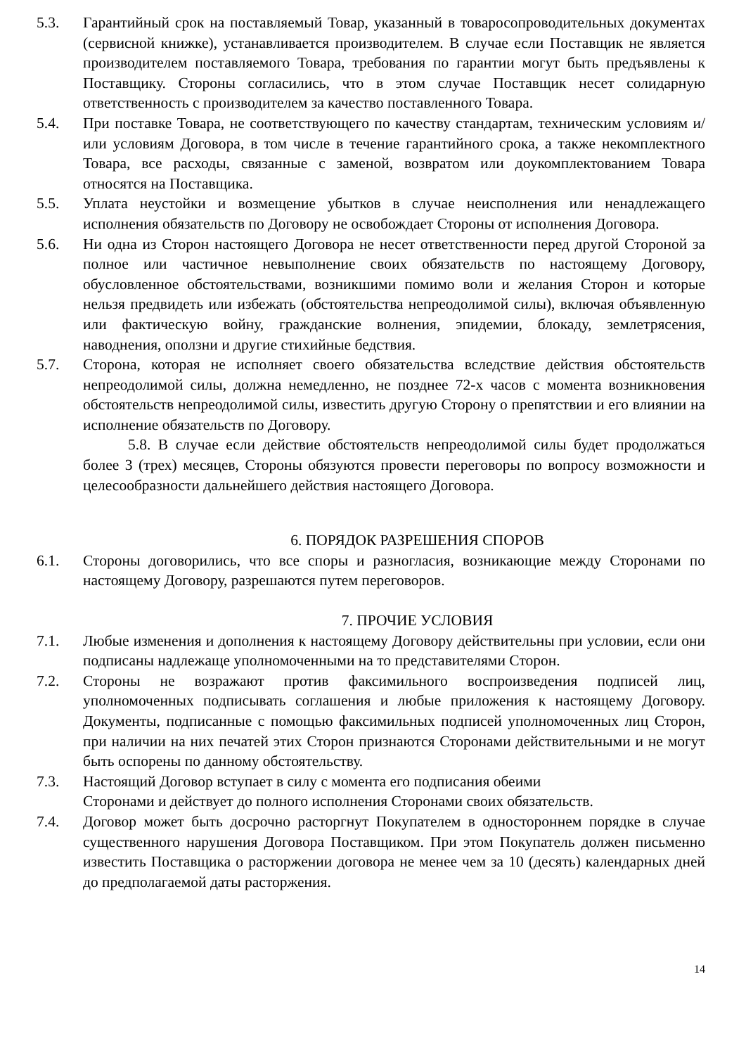5.3. Гарантийный срок на поставляемый Товар, указанный в товаросопроводительных документах (сервисной книжке), устанавливается производителем. В случае если Поставщик не является производителем поставляемого Товара, требования по гарантии могут быть предъявлены к Поставщику. Стороны согласились, что в этом случае Поставщик несет солидарную ответственность с производителем за качество поставленного Товара.
5.4. При поставке Товара, не соответствующего по качеству стандартам, техническим условиям и/или условиям Договора, в том числе в течение гарантийного срока, а также некомплектного Товара, все расходы, связанные с заменой, возвратом или доукомплектованием Товара относятся на Поставщика.
5.5. Уплата неустойки и возмещение убытков в случае неисполнения или ненадлежащего исполнения обязательств по Договору не освобождает Стороны от исполнения Договора.
5.6. Ни одна из Сторон настоящего Договора не несет ответственности перед другой Стороной за полное или частичное невыполнение своих обязательств по настоящему Договору, обусловленное обстоятельствами, возникшими помимо воли и желания Сторон и которые нельзя предвидеть или избежать (обстоятельства непреодолимой силы), включая объявленную или фактическую войну, гражданские волнения, эпидемии, блокаду, землетрясения, наводнения, оползни и другие стихийные бедствия.
5.7. Сторона, которая не исполняет своего обязательства вследствие действия обстоятельств непреодолимой силы, должна немедленно, не позднее 72-х часов с момента возникновения обстоятельств непреодолимой силы, известить другую Сторону о препятствии и его влиянии на исполнение обязательств по Договору.
5.8. В случае если действие обстоятельств непреодолимой силы будет продолжаться более 3 (трех) месяцев, Стороны обязуются провести переговоры по вопросу возможности и целесообразности дальнейшего действия настоящего Договора.
6. ПОРЯДОК РАЗРЕШЕНИЯ СПОРОВ
6.1. Стороны договорились, что все споры и разногласия, возникающие между Сторонами по настоящему Договору, разрешаются путем переговоров.
7. ПРОЧИЕ УСЛОВИЯ
7.1. Любые изменения и дополнения к настоящему Договору действительны при условии, если они подписаны надлежаще уполномоченными на то представителями Сторон.
7.2. Стороны не возражают против факсимильного воспроизведения подписей лиц, уполномоченных подписывать соглашения и любые приложения к настоящему Договору. Документы, подписанные с помощью факсимильных подписей уполномоченных лиц Сторон, при наличии на них печатей этих Сторон признаются Сторонами действительными и не могут быть оспорены по данному обстоятельству.
7.3. Настоящий Договор вступает в силу с момента его подписания обеими
Сторонами и действует до полного исполнения Сторонами своих обязательств.
7.4. Договор может быть досрочно расторгнут Покупателем в одностороннем порядке в случае существенного нарушения Договора Поставщиком. При этом Покупатель должен письменно известить Поставщика о расторжении договора не менее чем за 10 (десять) календарных дней до предполагаемой даты расторжения.
14